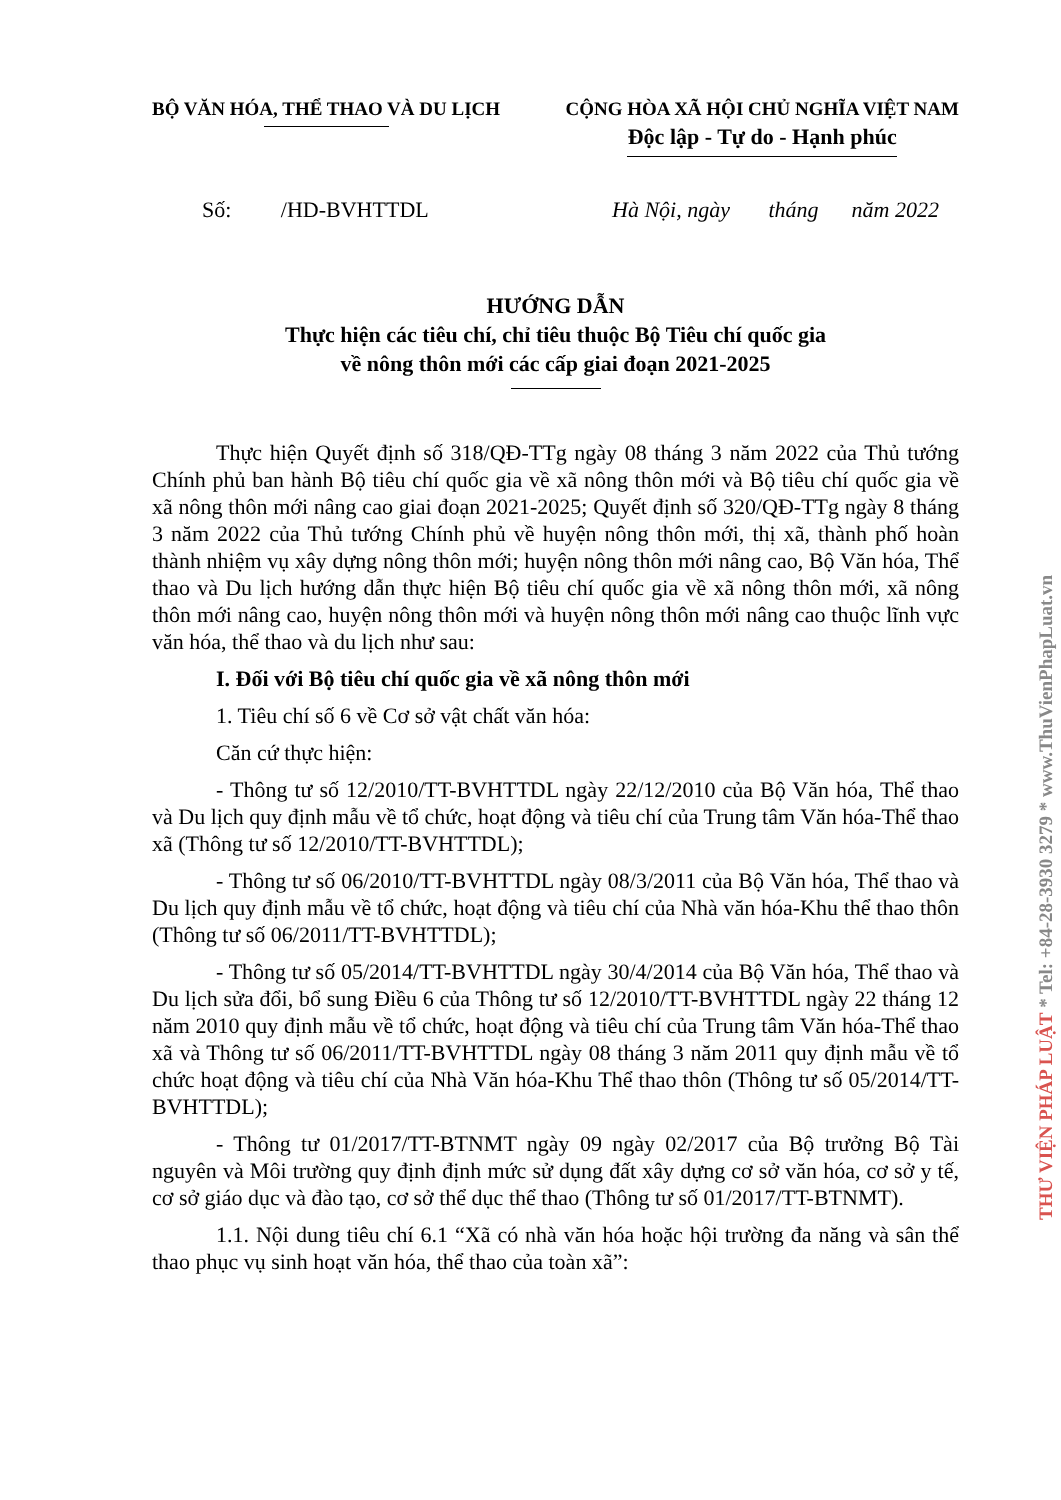BỘ VĂN HÓA, THỂ THAO VÀ DU LỊCH
CỘNG HÒA XÃ HỘI CHỦ NGHĨA VIỆT NAM
Độc lập - Tự do - Hạnh phúc
Số: /HD-BVHTTDL Hà Nội, ngày tháng năm 2022
HƯỚNG DẪN
Thực hiện các tiêu chí, chỉ tiêu thuộc Bộ Tiêu chí quốc gia
về nông thôn mới các cấp giai đoạn 2021-2025
Thực hiện Quyết định số 318/QĐ-TTg ngày 08 tháng 3 năm 2022 của Thủ tướng Chính phủ ban hành Bộ tiêu chí quốc gia về xã nông thôn mới và Bộ tiêu chí quốc gia về xã nông thôn mới nâng cao giai đoạn 2021-2025; Quyết định số 320/QĐ-TTg ngày 8 tháng 3 năm 2022 của Thủ tướng Chính phủ về huyện nông thôn mới, thị xã, thành phố hoàn thành nhiệm vụ xây dựng nông thôn mới; huyện nông thôn mới nâng cao, Bộ Văn hóa, Thể thao và Du lịch hướng dẫn thực hiện Bộ tiêu chí quốc gia về xã nông thôn mới, xã nông thôn mới nâng cao, huyện nông thôn mới và huyện nông thôn mới nâng cao thuộc lĩnh vực văn hóa, thể thao và du lịch như sau:
I. Đối với Bộ tiêu chí quốc gia về xã nông thôn mới
1. Tiêu chí số 6 về Cơ sở vật chất văn hóa:
Căn cứ thực hiện:
- Thông tư số 12/2010/TT-BVHTTDL ngày 22/12/2010 của Bộ Văn hóa, Thể thao và Du lịch quy định mẫu về tổ chức, hoạt động và tiêu chí của Trung tâm Văn hóa-Thể thao xã (Thông tư số 12/2010/TT-BVHTTDL);
- Thông tư số 06/2010/TT-BVHTTDL ngày 08/3/2011 của Bộ Văn hóa, Thể thao và Du lịch quy định mẫu về tổ chức, hoạt động và tiêu chí của Nhà văn hóa-Khu thể thao thôn (Thông tư số 06/2011/TT-BVHTTDL);
- Thông tư số 05/2014/TT-BVHTTDL ngày 30/4/2014 của Bộ Văn hóa, Thể thao và Du lịch sửa đổi, bổ sung Điều 6 của Thông tư số 12/2010/TT-BVHTTDL ngày 22 tháng 12 năm 2010 quy định mẫu về tổ chức, hoạt động và tiêu chí của Trung tâm Văn hóa-Thể thao xã và Thông tư số 06/2011/TT-BVHTTDL ngày 08 tháng 3 năm 2011 quy định mẫu về tổ chức hoạt động và tiêu chí của Nhà Văn hóa-Khu Thể thao thôn (Thông tư số 05/2014/TT-BVHTTDL);
- Thông tư 01/2017/TT-BTNMT ngày 09 ngày 02/2017 của Bộ trưởng Bộ Tài nguyên và Môi trường quy định định mức sử dụng đất xây dựng cơ sở văn hóa, cơ sở y tế, cơ sở giáo dục và đào tạo, cơ sở thể dục thể thao (Thông tư số 01/2017/TT-BTNMT).
1.1. Nội dung tiêu chí 6.1 “Xã có nhà văn hóa hoặc hội trường đa năng và sân thể thao phục vụ sinh hoạt văn hóa, thể thao của toàn xã”:
THƯ VIỆN PHÁP LUẬT * Tel: +84-28-3930 3279 * www.ThuVienPhapLuat.vn